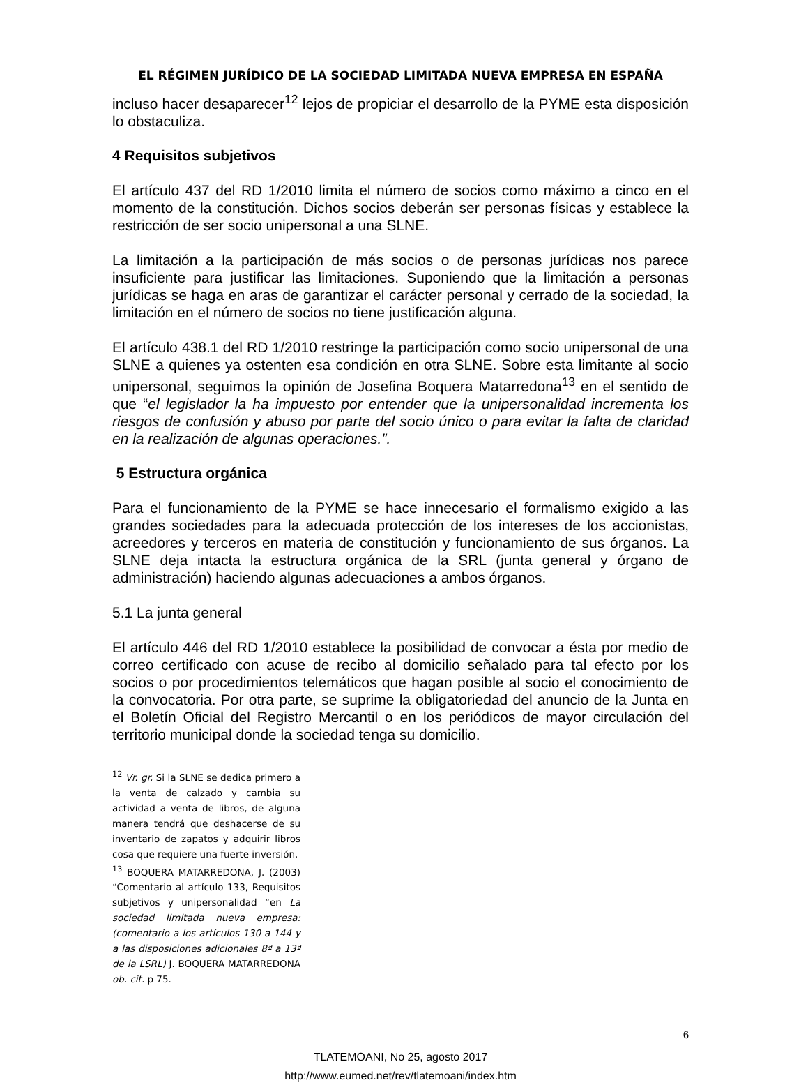EL RÉGIMEN JURÍDICO DE LA SOCIEDAD LIMITADA NUEVA EMPRESA EN ESPAÑA
incluso hacer desaparecer<sup>12</sup> lejos de propiciar el desarrollo de la PYME esta disposición lo obstaculiza.
4 Requisitos subjetivos
El artículo 437 del RD 1/2010 limita el número de socios como máximo a cinco en el momento de la constitución. Dichos socios deberán ser personas físicas y establece la restricción de ser socio unipersonal a una SLNE.
La limitación a la participación de más socios o de personas jurídicas nos parece insuficiente para justificar las limitaciones. Suponiendo que la limitación a personas jurídicas se haga en aras de garantizar el carácter personal y cerrado de la sociedad, la limitación en el número de socios no tiene justificación alguna.
El artículo 438.1 del RD 1/2010 restringe la participación como socio unipersonal de una SLNE a quienes ya ostenten esa condición en otra SLNE. Sobre esta limitante al socio unipersonal, seguimos la opinión de Josefina Boquera Matarredona<sup>13</sup> en el sentido de que “el legislador la ha impuesto por entender que la unipersonalidad incrementa los riesgos de confusión y abuso por parte del socio único o para evitar la falta de claridad en la realización de algunas operaciones.”.
5 Estructura orgánica
Para el funcionamiento de la PYME se hace innecesario el formalismo exigido a las grandes sociedades para la adecuada protección de los intereses de los accionistas, acreedores y terceros en materia de constitución y funcionamiento de sus órganos. La SLNE deja intacta la estructura orgánica de la SRL (junta general y órgano de administración) haciendo algunas adecuaciones a ambos órganos.
5.1 La junta general
El artículo 446 del RD 1/2010 establece la posibilidad de convocar a ésta por medio de correo certificado con acuse de recibo al domicilio señalado para tal efecto por los socios o por procedimientos telemáticos que hagan posible al socio el conocimiento de la convocatoria. Por otra parte, se suprime la obligatoriedad del anuncio de la Junta en el Boletín Oficial del Registro Mercantil o en los periódicos de mayor circulación del territorio municipal donde la sociedad tenga su domicilio.
<sup>12</sup> Vr. gr. Si la SLNE se dedica primero a la venta de calzado y cambia su actividad a venta de libros, de alguna manera tendrá que deshacerse de su inventario de zapatos y adquirir libros cosa que requiere una fuerte inversión.
<sup>13</sup> BOQUERA MATARREDONA, J. (2003) “Comentario al artículo 133, Requisitos subjetivos y unipersonalidad “en La sociedad limitada nueva empresa: (comentario a los artículos 130 a 144 y a las disposiciones adicionales 8ª a 13ª de la LSRL) J. BOQUERA MATARREDONA ob. cit. p 75.
6
TLATEMOANI, No 25, agosto 2017
http://www.eumed.net/rev/tlatemoani/index.htm